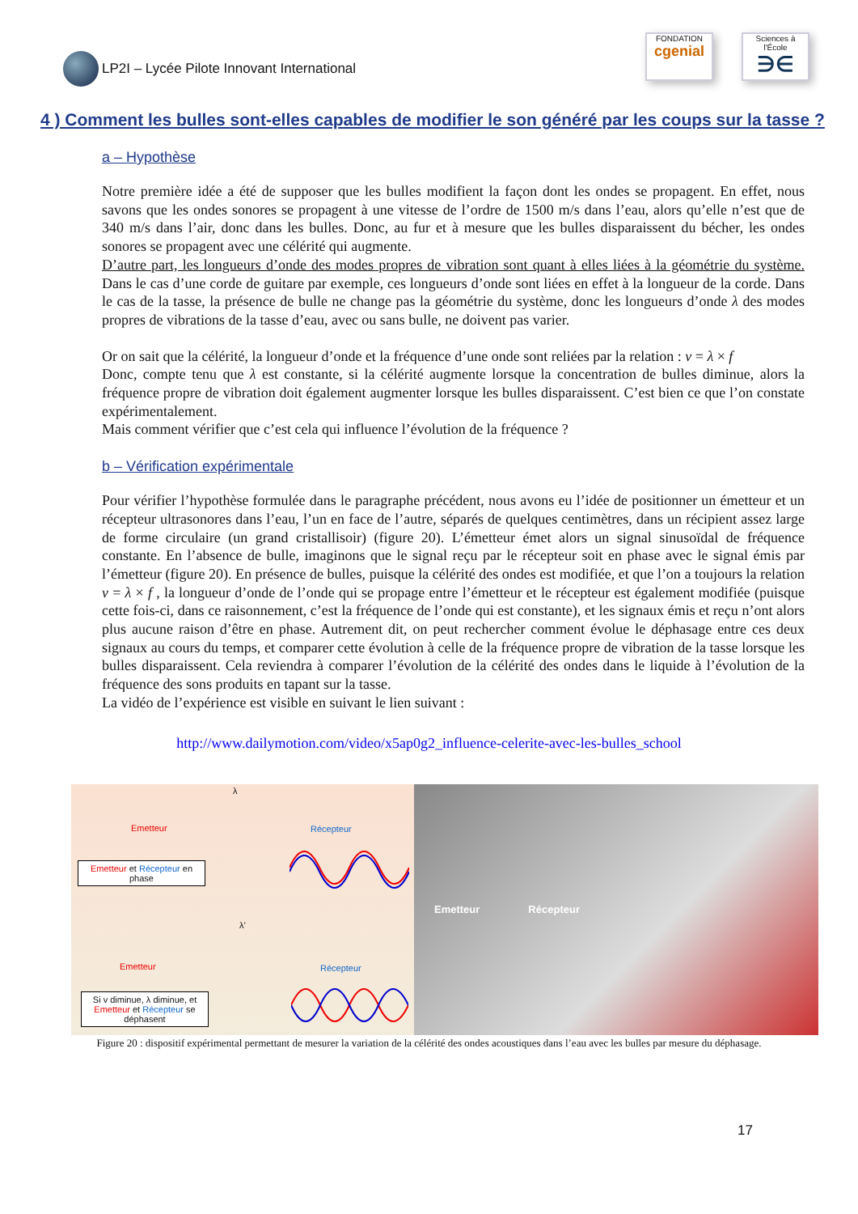LP2I – Lycée Pilote Innovant International
FONDATION
cgenial
Sciences à l'École
∋∈
4 ) Comment les bulles sont-elles capables de modifier le son généré par les coups sur la tasse ?
a – Hypothèse
Notre première idée a été de supposer que les bulles modifient la façon dont les ondes se propagent. En effet, nous savons que les ondes sonores se propagent à une vitesse de l’ordre de 1500 m/s dans l’eau, alors qu’elle n’est que de 340 m/s dans l’air, donc dans les bulles. Donc, au fur et à mesure que les bulles disparaissent du bécher, les ondes sonores se propagent avec une célérité qui augmente.
D’autre part, les longueurs d’onde des modes propres de vibration sont quant à elles liées à la géométrie du système. Dans le cas d’une corde de guitare par exemple, ces longueurs d’onde sont liées en effet à la longueur de la corde. Dans le cas de la tasse, la présence de bulle ne change pas la géométrie du système, donc les longueurs d’onde λ des modes propres de vibrations de la tasse d’eau, avec ou sans bulle, ne doivent pas varier.
Or on sait que la célérité, la longueur d’onde et la fréquence d’une onde sont reliées par la relation : v = λ × f
Donc, compte tenu que λ est constante, si la célérité augmente lorsque la concentration de bulles diminue, alors la fréquence propre de vibration doit également augmenter lorsque les bulles disparaissent. C’est bien ce que l’on constate expérimentalement.
Mais comment vérifier que c’est cela qui influence l’évolution de la fréquence ?
b – Vérification expérimentale
Pour vérifier l’hypothèse formulée dans le paragraphe précédent, nous avons eu l’idée de positionner un émetteur et un récepteur ultrasonores dans l’eau, l’un en face de l’autre, séparés de quelques centimètres, dans un récipient assez large de forme circulaire (un grand cristallisoir) (figure 20). L’émetteur émet alors un signal sinusoïdal de fréquence constante. En l’absence de bulle, imaginons que le signal reçu par le récepteur soit en phase avec le signal émis par l’émetteur (figure 20). En présence de bulles, puisque la célérité des ondes est modifiée, et que l’on a toujours la relation v = λ × f , la longueur d’onde de l’onde qui se propage entre l’émetteur et le récepteur est également modifiée (puisque cette fois-ci, dans ce raisonnement, c’est la fréquence de l’onde qui est constante), et les signaux émis et reçu n’ont alors plus aucune raison d’être en phase. Autrement dit, on peut rechercher comment évolue le déphasage entre ces deux signaux au cours du temps, et comparer cette évolution à celle de la fréquence propre de vibration de la tasse lorsque les bulles disparaissent. Cela reviendra à comparer l’évolution de la célérité des ondes dans le liquide à l’évolution de la fréquence des sons produits en tapant sur la tasse.
La vidéo de l’expérience est visible en suivant le lien suivant :
http://www.dailymotion.com/video/x5ap0g2_influence-celerite-avec-les-bulles_school
λ
Emetteur Récepteur
Emetteur et Récepteur en phase
λ’
Emetteur Récepteur
Si v diminue, λ diminue, et Emetteur et Récepteur se déphasent
Emetteur Récepteur
Figure 20 : dispositif expérimental permettant de mesurer la variation de la célérité des ondes acoustiques dans l’eau avec les bulles par mesure du déphasage.
17